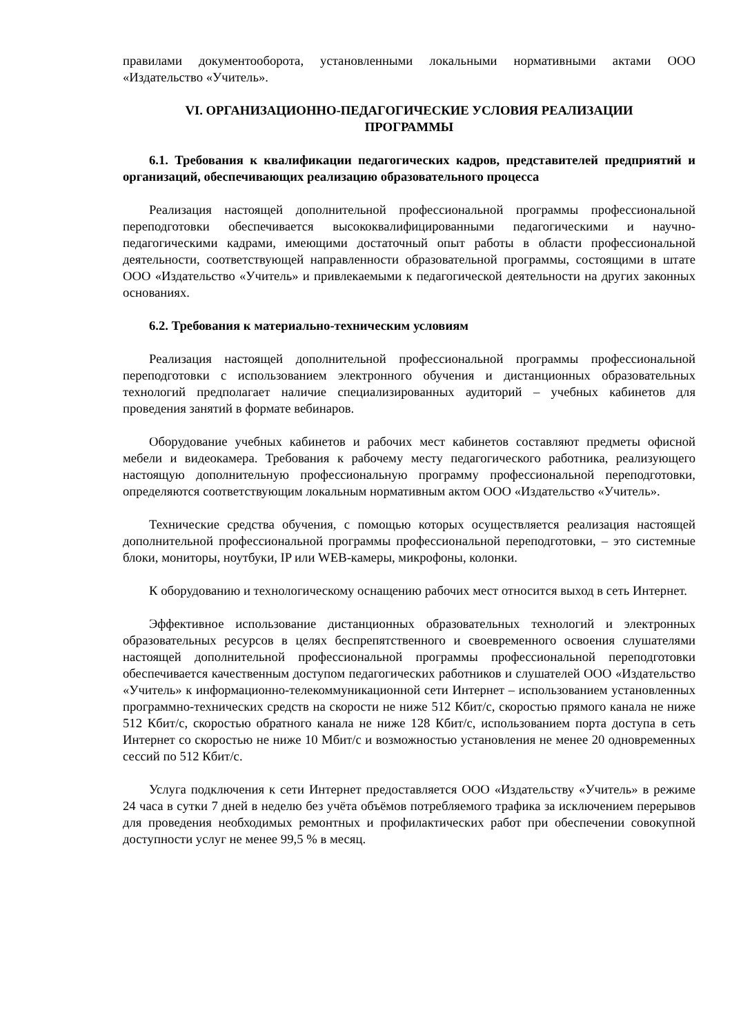правилами документооборота, установленными локальными нормативными актами ООО «Издательство «Учитель».
VI. ОРГАНИЗАЦИОННО-ПЕДАГОГИЧЕСКИЕ УСЛОВИЯ РЕАЛИЗАЦИИ ПРОГРАММЫ
6.1. Требования к квалификации педагогических кадров, представителей предприятий и организаций, обеспечивающих реализацию образовательного процесса
Реализация настоящей дополнительной профессиональной программы профессиональной переподготовки обеспечивается высококвалифицированными педагогическими и научно-педагогическими кадрами, имеющими достаточный опыт работы в области профессиональной деятельности, соответствующей направленности образовательной программы, состоящими в штате ООО «Издательство «Учитель» и привлекаемыми к педагогической деятельности на других законных основаниях.
6.2. Требования к материально-техническим условиям
Реализация настоящей дополнительной профессиональной программы профессиональной переподготовки с использованием электронного обучения и дистанционных образовательных технологий предполагает наличие специализированных аудиторий – учебных кабинетов для проведения занятий в формате вебинаров.
Оборудование учебных кабинетов и рабочих мест кабинетов составляют предметы офисной мебели и видеокамера. Требования к рабочему месту педагогического работника, реализующего настоящую дополнительную профессиональную программу профессиональной переподготовки, определяются соответствующим локальным нормативным актом ООО «Издательство «Учитель».
Технические средства обучения, с помощью которых осуществляется реализация настоящей дополнительной профессиональной программы профессиональной переподготовки, – это системные блоки, мониторы, ноутбуки, IP или WEB-камеры, микрофоны, колонки.
К оборудованию и технологическому оснащению рабочих мест относится выход в сеть Интернет.
Эффективное использование дистанционных образовательных технологий и электронных образовательных ресурсов в целях беспрепятственного и своевременного освоения слушателями настоящей дополнительной профессиональной программы профессиональной переподготовки обеспечивается качественным доступом педагогических работников и слушателей ООО «Издательство «Учитель» к информационно-телекоммуникационной сети Интернет – использованием установленных программно-технических средств на скорости не ниже 512 Кбит/с, скоростью прямого канала не ниже 512 Кбит/с, скоростью обратного канала не ниже 128 Кбит/с, использованием порта доступа в сеть Интернет со скоростью не ниже 10 Мбит/с и возможностью установления не менее 20 одновременных сессий по 512 Кбит/с.
Услуга подключения к сети Интернет предоставляется ООО «Издательству «Учитель» в режиме 24 часа в сутки 7 дней в неделю без учёта объёмов потребляемого трафика за исключением перерывов для проведения необходимых ремонтных и профилактических работ при обеспечении совокупной доступности услуг не менее 99,5 % в месяц.